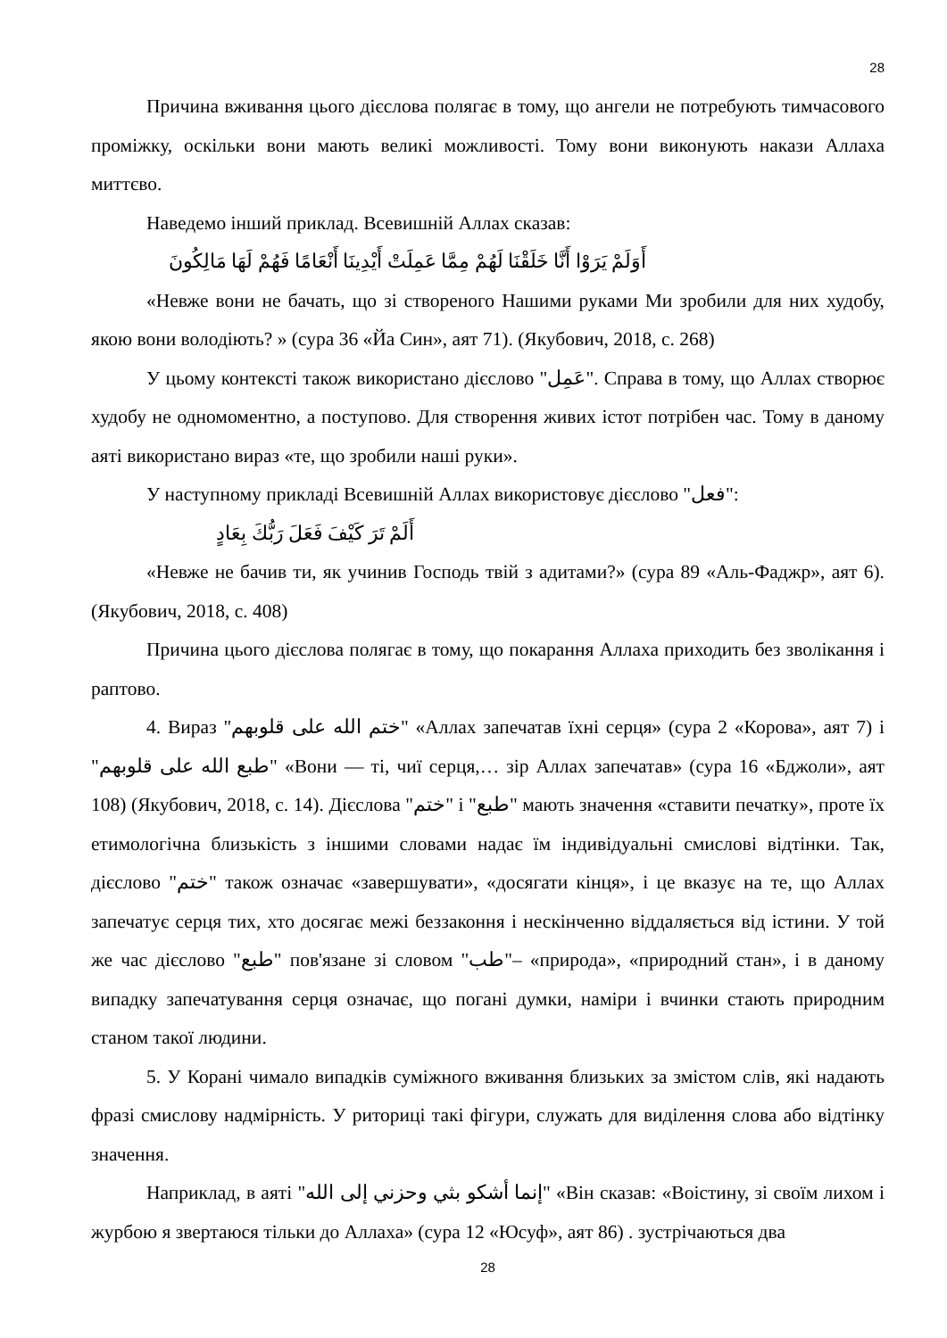28
Причина вживання цього дієслова полягає в тому, що ангели не потребують тимчасового проміжку, оскільки вони мають великі можливості. Тому вони виконують накази Аллаха миттєво.
Наведемо інший приклад. Всевишній Аллах сказав:
أَوَلَمْ يَرَوْا أَنَّا خَلَقْنَا لَهُمْ مِمَّا عَمِلَتْ أَيْدِينَا أَنْعَامًا فَهُمْ لَهَا مَالِكُونَ
«Невже вони не бачать, що зі створеного Нашими руками Ми зробили для них худобу, якою вони володіють? » (сура 36 «Йа Син», аят 71). (Якубович, 2018, с. 268)
У цьому контексті також використано дієслово "عَمِل". Справа в тому, що Аллах створює худобу не одномоментно, а поступово. Для створення живих істот потрібен час. Тому в даному аяті використано вираз «те, що зробили наші руки».
У наступному прикладі Всевишній Аллах використовує дієслово "فعل":
أَلَمْ تَرَ كَيْفَ فَعَلَ رَبُّكَ بِعَادٍ
«Невже не бачив ти, як учинив Господь твій з адитами?» (сура 89 «Аль-Фаджр», аят 6). (Якубович, 2018, с. 408)
Причина цього дієслова полягає в тому, що покарання Аллаха приходить без зволікання і раптово.
4. Вираз "ختم الله على قلوبهم" «Аллах запечатав їхні серця» (сура 2 «Корова», аят 7) і "طبع الله على قلوبهم" «Вони — ті, чиї серця,… зір Аллах запечатав» (сура 16 «Бджоли», аят 108) (Якубович, 2018, с. 14). Дієслова "ختم" і "طبع" мають значення «ставити печатку», проте їх етимологічна близькість з іншими словами надає їм індивідуальні смислові відтінки. Так, дієслово "ختم" також означає «завершувати», «досягати кінця», і це вказує на те, що Аллах запечатує серця тих, хто досягає межі беззаконня і нескінченно віддаляється від істини. У той же час дієслово "طبع" пов'язане зі словом "طب"– «природа», «природний стан», і в даному випадку запечатування серця означає, що погані думки, наміри і вчинки стають природним станом такої людини.
5. У Корані чимало випадків суміжного вживання близьких за змістом слів, які надають фразі смислову надмірність. У риториці такі фігури, служать для виділення слова або відтінку значення.
Наприклад, в аяті "إنما أشكو بثي وحزني إلى الله" «Він сказав: «Воістину, зі своїм лихом і журбою я звертаюся тільки до Аллаха» (сура 12 «Юсуф», аят 86) . зустрічаються два
28